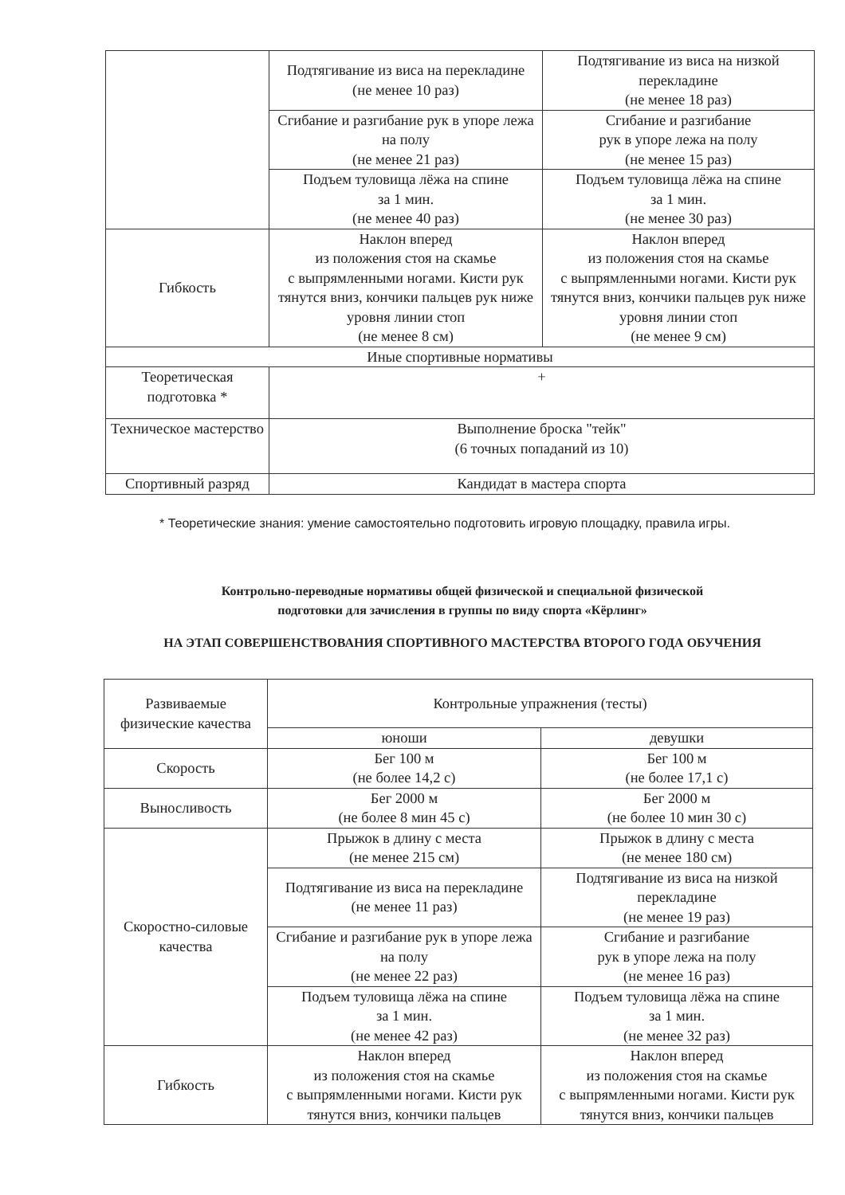| | Подтягивание из виса на перекладине (не менее 10 раз) | Подтягивание из виса на низкой перекладине (не менее 18 раз) |
| | Сгибание и разгибание рук в упоре лежа на полу (не менее 21 раз) | Сгибание и разгибание рук в упоре лежа на полу (не менее 15 раз) |
| | Подъем туловища лёжа на спине за 1 мин. (не менее 40 раз) | Подъем туловища лёжа на спине за 1 мин. (не менее 30 раз) |
| Гибкость | Наклон вперед из положения стоя на скамье с выпрямленными ногами. Кисти рук тянутся вниз, кончики пальцев рук ниже уровня линии стоп (не менее 8 см) | Наклон вперед из положения стоя на скамье с выпрямленными ногами. Кисти рук тянутся вниз, кончики пальцев рук ниже уровня линии стоп (не менее 9 см) |
| Иные спортивные нормативы | | |
| Теоретическая подготовка * | + | |
| Техническое мастерство | Выполнение броска "тейк" (6 точных попаданий из 10) | |
| Спортивный разряд | Кандидат в мастера спорта | |
* Теоретические знания: умение самостоятельно подготовить игровую площадку, правила игры.
Контрольно-переводные нормативы общей физической и специальной физической
подготовки для зачисления в группы по виду спорта «Кёрлинг»
НА ЭТАП СОВЕРШЕНСТВОВАНИЯ СПОРТИВНОГО МАСТЕРСТВА ВТОРОГО ГОДА ОБУЧЕНИЯ
| Развиваемые физические качества | Контрольные упражнения (тесты) | |
| --- | --- | --- |
| | юноши | девушки |
| Скорость | Бег 100 м (не более 14,2 с) | Бег 100 м (не более 17,1 с) |
| Выносливость | Бег 2000 м (не более 8 мин 45 с) | Бег 2000 м (не более 10 мин 30 с) |
| Скоростно-силовые качества | Прыжок в длину с места (не менее 215 см) | Прыжок в длину с места (не менее 180 см) |
| | Подтягивание из виса на перекладине (не менее 11 раз) | Подтягивание из виса на низкой перекладине (не менее 19 раз) |
| | Сгибание и разгибание рук в упоре лежа на полу (не менее 22 раз) | Сгибание и разгибание рук в упоре лежа на полу (не менее 16 раз) |
| | Подъем туловища лёжа на спине за 1 мин. (не менее 42 раз) | Подъем туловища лёжа на спине за 1 мин. (не менее 32 раз) |
| Гибкость | Наклон вперед из положения стоя на скамье с выпрямленными ногами. Кисти рук тянутся вниз, кончики пальцев | Наклон вперед из положения стоя на скамье с выпрямленными ногами. Кисти рук тянутся вниз, кончики пальцев |